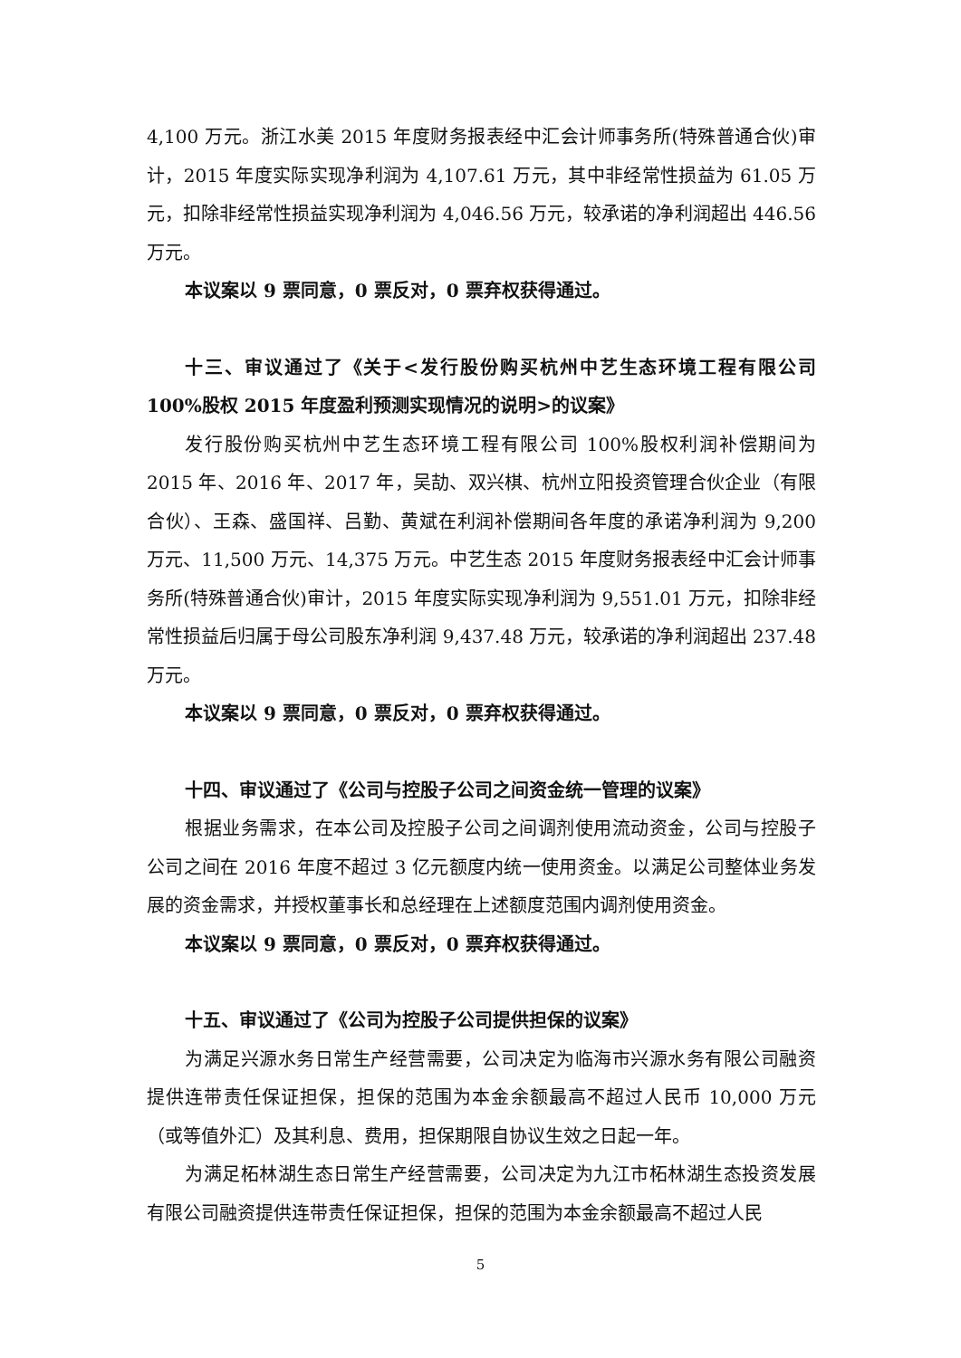4,100 万元。浙江水美 2015 年度财务报表经中汇会计师事务所(特殊普通合伙)审计，2015 年度实际实现净利润为 4,107.61 万元，其中非经常性损益为 61.05 万元，扣除非经常性损益实现净利润为 4,046.56 万元，较承诺的净利润超出 446.56 万元。
本议案以 9 票同意，0 票反对，0 票弃权获得通过。
十三、审议通过了《关于<发行股份购买杭州中艺生态环境工程有限公司 100%股权 2015 年度盈利预测实现情况的说明>的议案》
发行股份购买杭州中艺生态环境工程有限公司 100%股权利润补偿期间为 2015 年、2016 年、2017 年，吴劼、双兴棋、杭州立阳投资管理合伙企业（有限合伙）、王森、盛国祥、吕勤、黄斌在利润补偿期间各年度的承诺净利润为 9,200 万元、11,500 万元、14,375 万元。中艺生态 2015 年度财务报表经中汇会计师事务所(特殊普通合伙)审计，2015 年度实际实现净利润为 9,551.01 万元，扣除非经常性损益后归属于母公司股东净利润 9,437.48 万元，较承诺的净利润超出 237.48 万元。
本议案以 9 票同意，0 票反对，0 票弃权获得通过。
十四、审议通过了《公司与控股子公司之间资金统一管理的议案》
根据业务需求，在本公司及控股子公司之间调剂使用流动资金，公司与控股子公司之间在 2016 年度不超过 3 亿元额度内统一使用资金。以满足公司整体业务发展的资金需求，并授权董事长和总经理在上述额度范围内调剂使用资金。
本议案以 9 票同意，0 票反对，0 票弃权获得通过。
十五、审议通过了《公司为控股子公司提供担保的议案》
为满足兴源水务日常生产经营需要，公司决定为临海市兴源水务有限公司融资提供连带责任保证担保，担保的范围为本金余额最高不超过人民币 10,000 万元（或等值外汇）及其利息、费用，担保期限自协议生效之日起一年。
为满足柘林湖生态日常生产经营需要，公司决定为九江市柘林湖生态投资发展有限公司融资提供连带责任保证担保，担保的范围为本金余额最高不超过人民
5